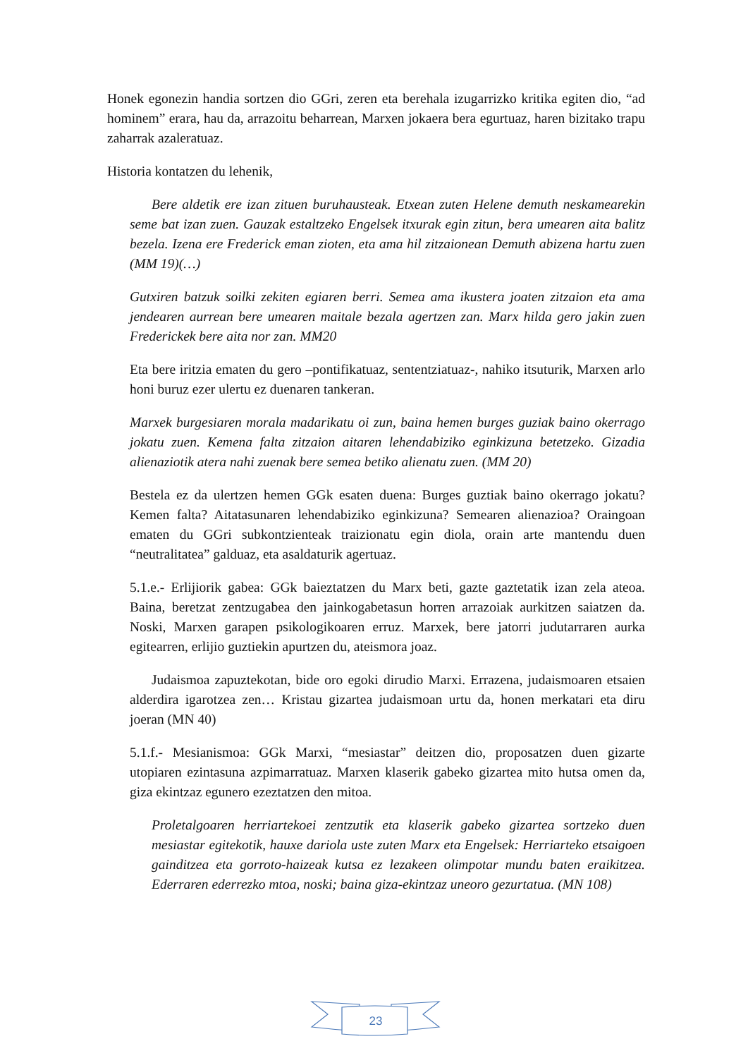Honek egonezin handia sortzen dio GGri, zeren eta berehala izugarrizko kritika egiten dio, “ad hominem” erara, hau da, arrazoitu beharrean, Marxen jokaera bera egurtuaz, haren bizitako trapu zaharrak azaleratuaz.
Historia kontatzen du lehenik,
Bere aldetik ere izan zituen buruhausteak. Etxean zuten Helene demuth neskamearekin seme bat izan zuen. Gauzak estaltzeko Engelsek itxurak egin zitun, bera umearen aita balitz bezela. Izena ere Frederick eman zioten, eta ama hil zitzaionean Demuth abizena hartu zuen (MM 19)(…)
Gutxiren batzuk soilki zekiten egiaren berri. Semea ama ikustera joaten zitzaion eta ama jendearen aurrean bere umearen maitale bezala agertzen zan. Marx hilda gero jakin zuen Frederickek bere aita nor zan. MM20
Eta bere iritzia ematen du gero –pontifikatuaz, sententziatuaz-, nahiko itsuturik, Marxen arlo honi buruz ezer ulertu ez duenaren tankeran.
Marxek burgesiaren morala madarikatu oi zun, baina hemen burges guziak baino okerrago jokatu zuen. Kemena falta zitzaion aitaren lehendabiziko eginkizuna betetzeko. Gizadia alienaziotik atera nahi zuenak bere semea betiko alienatu zuen. (MM 20)
Bestela ez da ulertzen hemen GGk esaten duena: Burges guztiak baino okerrago jokatu? Kemen falta? Aitatasunaren lehendabiziko eginkizuna? Semearen alienazioa? Oraingoan ematen du GGri subkontzienteak traizionatu egin diola, orain arte mantendu duen “neutralitatea” galduaz, eta asaldaturik agertuaz.
5.1.e.- Erlijiorik gabea: GGk baieztatzen du Marx beti, gazte gaztetatik izan zela ateoa. Baina, beretzat zentzugabea den jainkogabetasun horren arrazoiak aurkitzen saiatzen da. Noski, Marxen garapen psikologikoaren erruz. Marxek, bere jatorri judutarraren aurka egitearren, erlijio guztiekin apurtzen du, ateismora joaz.
Judaismoa zapuztekotan, bide oro egoki dirudio Marxi. Errazena, judaismoaren etsaien alderdira igarotzea zen… Kristau gizartea judaismoan urtu da, honen merkatari eta diru joeran (MN 40)
5.1.f.- Mesianismoa: GGk Marxi, “mesiastar” deitzen dio, proposatzen duen gizarte utopiaren ezintasuna azpimarratuaz. Marxen klaserik gabeko gizartea mito hutsa omen da, giza ekintzaz egunero ezeztatzen den mitoa.
Proletalgoaren herriartekoei zentzutik eta klaserik gabeko gizartea sortzeko duen mesiastar egitekotik, hauxe dariola uste zuten Marx eta Engelsek: Herriarteko etsaigoen gainditzea eta gorroto-haizeak kutsa ez lezakeen olimpotar mundu baten eraikitzea. Ederraren ederrezko mtoa, noski; baina giza-ekintzaz uneoro gezurtatua. (MN 108)
23